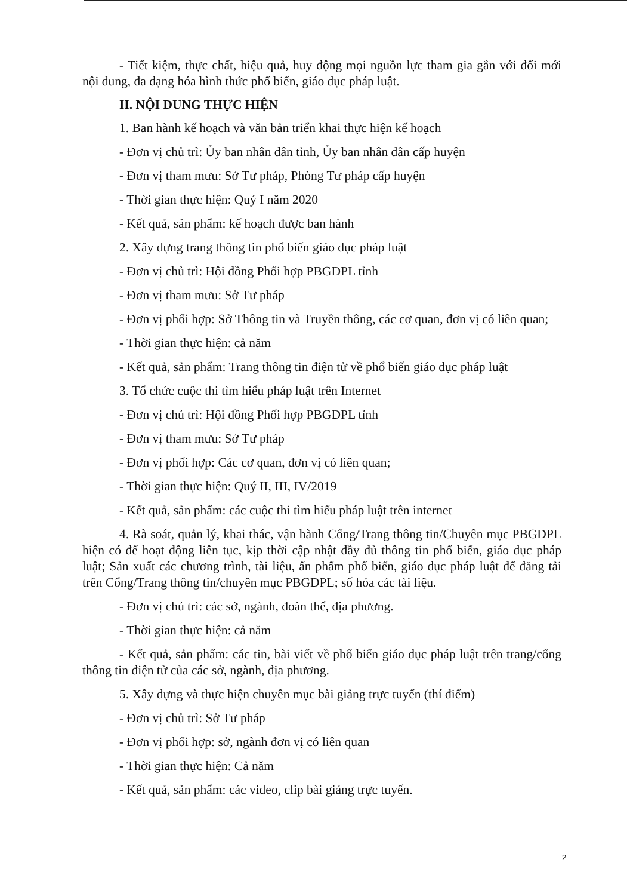- Tiết kiệm, thực chất, hiệu quả, huy động mọi nguồn lực tham gia gắn với đổi mới nội dung, đa dạng hóa hình thức phổ biến, giáo dục pháp luật.
II. NỘI DUNG THỰC HIỆN
1. Ban hành kế hoạch và văn bản triển khai thực hiện kế hoạch
- Đơn vị chủ trì: Ủy ban nhân dân tỉnh, Ủy ban nhân dân cấp huyện
- Đơn vị tham mưu: Sở Tư pháp, Phòng Tư pháp cấp huyện
- Thời gian thực hiện: Quý I năm 2020
- Kết quả, sản phẩm: kế hoạch được ban hành
2. Xây dựng trang thông tin phổ biến giáo dục pháp luật
- Đơn vị chủ trì: Hội đồng Phối hợp PBGDPL tỉnh
- Đơn vị tham mưu: Sở Tư pháp
- Đơn vị phối hợp: Sở Thông tin và Truyền thông, các cơ quan, đơn vị có liên quan;
- Thời gian thực hiện: cả năm
- Kết quả, sản phẩm: Trang thông tin điện tử về phổ biến giáo dục pháp luật
3. Tổ chức cuộc thi tìm hiểu pháp luật trên Internet
- Đơn vị chủ trì: Hội đồng Phối hợp PBGDPL tỉnh
- Đơn vị tham mưu: Sở Tư pháp
- Đơn vị phối hợp: Các cơ quan, đơn vị có liên quan;
- Thời gian thực hiện: Quý II, III, IV/2019
- Kết quả, sản phẩm: các cuộc thi tìm hiểu pháp luật trên internet
4. Rà soát, quản lý, khai thác, vận hành Cổng/Trang thông tin/Chuyên mục PBGDPL hiện có để hoạt động liên tục, kịp thời cập nhật đầy đủ thông tin phổ biến, giáo dục pháp luật; Sản xuất các chương trình, tài liệu, ấn phẩm phổ biến, giáo dục pháp luật để đăng tải trên Cổng/Trang thông tin/chuyên mục PBGDPL; số hóa các tài liệu.
- Đơn vị chủ trì: các sở, ngành, đoàn thể, địa phương.
- Thời gian thực hiện: cả năm
- Kết quả, sản phẩm: các tin, bài viết về phổ biến giáo dục pháp luật trên trang/cổng thông tin điện tử của các sở, ngành, địa phương.
5. Xây dựng và thực hiện chuyên mục bài giảng trực tuyến (thí điểm)
- Đơn vị chủ trì: Sở Tư pháp
- Đơn vị phối hợp: sở, ngành đơn vị có liên quan
- Thời gian thực hiện: Cả năm
- Kết quả, sản phẩm: các video, clip bài giảng trực tuyến.
2